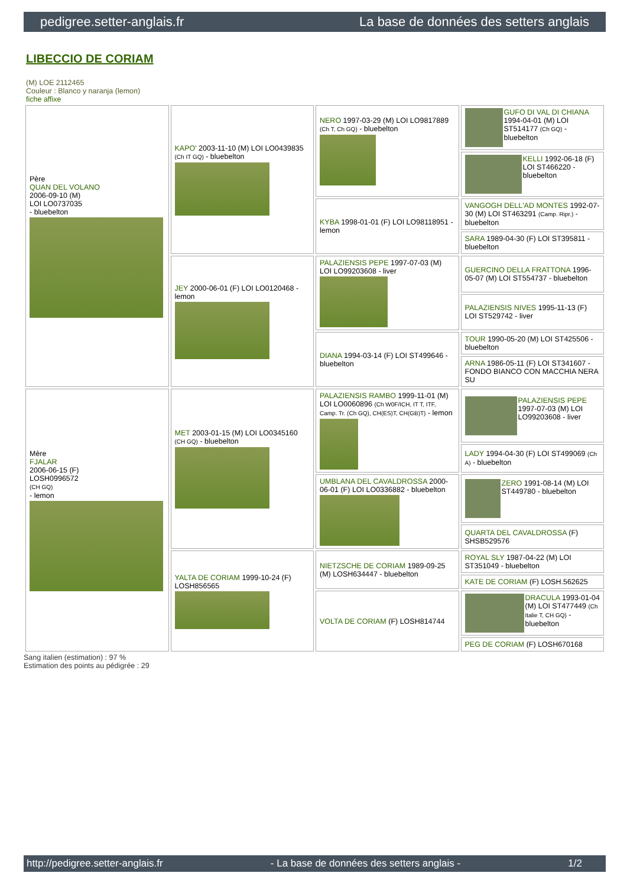pedigree.setter-anglais.fr La base de données des setters anglais
LIBECCIO DE CORIAM
(M) LOE 2112465
Couleur : Blanco y naranja (lemon)
fiche affixe
| Père QUAN DEL VOLANO 2006-09-10 (M) LOI LO0737035 - bluebelton | KAPO' 2003-11-10 (M) LOI LO0439835 (Ch IT GQ) - bluebelton | NERO 1997-03-29 (M) LOI LO9817889 (Ch T, Ch GQ) - bluebelton | GUFO DI VAL DI CHIANA 1994-04-01 (M) LOI ST514177 (Ch GQ) - bluebelton |
| | | | KELLI 1992-06-18 (F) LOI ST466220 - bluebelton |
| | | KYBA 1998-01-01 (F) LOI LO98118951 - lemon | VANGOGH DELL'AD MONTES 1992-07-30 (M) LOI ST463291 (Camp. Ripr.) - bluebelton |
| | | | SARA 1989-04-30 (F) LOI ST395811 - bluebelton |
| | JEY 2000-06-01 (F) LOI LO0120468 - lemon | PALAZIENSIS PEPE 1997-07-03 (M) LOI LO99203608 - liver | GUERCINO DELLA FRATTONA 1996-05-07 (M) LOI ST554737 - bluebelton |
| | | | PALAZIENSIS NIVES 1995-11-13 (F) LOI ST529742 - liver |
| | | DIANA 1994-03-14 (F) LOI ST499646 - bluebelton | TOUR 1990-05-20 (M) LOI ST425506 - bluebelton |
| | | | ARNA 1986-05-11 (F) LOI ST341607 - FONDO BIANCO CON MACCHIA NERA SU |
| Mère FJALAR 2006-06-15 (F) LOSH0996572 (CH GQ) - lemon | MET 2003-01-15 (M) LOI LO0345160 (CH GQ) - bluebelton | PALAZIENSIS RAMBO 1999-11-01 (M) LOI LO0060896 (Ch W0F/ICH, IT T, ITF, Camp. Tr. (Ch GQ), CH(ES)T, CH(GB)T) - lemon | PALAZIENSIS PEPE 1997-07-03 (M) LOI LO99203608 - liver |
| | | | LADY 1994-04-30 (F) LOI ST499069 (Ch A) - bluebelton |
| | | UMBLANA DEL CAVALDROSSA 2000-06-01 (F) LOI LO0336882 - bluebelton | ZERO 1991-08-14 (M) LOI ST449780 - bluebelton |
| | | | QUARTA DEL CAVALDROSSA (F) SHSB529576 |
| | YALTA DE CORIAM 1999-10-24 (F) LOSH856565 | NIETZSCHE DE CORIAM 1989-09-25 (M) LOSH634447 - bluebelton | ROYAL SLY 1987-04-22 (M) LOI ST351049 - bluebelton |
| | | | KATE DE CORIAM (F) LOSH.562625 |
| | | VOLTA DE CORIAM (F) LOSH814744 | DRACULA 1993-01-04 (M) LOI ST477449 (Ch Italie T, CH GQ) - bluebelton |
| | | | PEG DE CORIAM (F) LOSH670168 |
Sang italien (estimation) : 97 %
Estimation des points au pédigrée : 29
http://pedigree.setter-anglais.fr - La base de données des setters anglais - 1/2